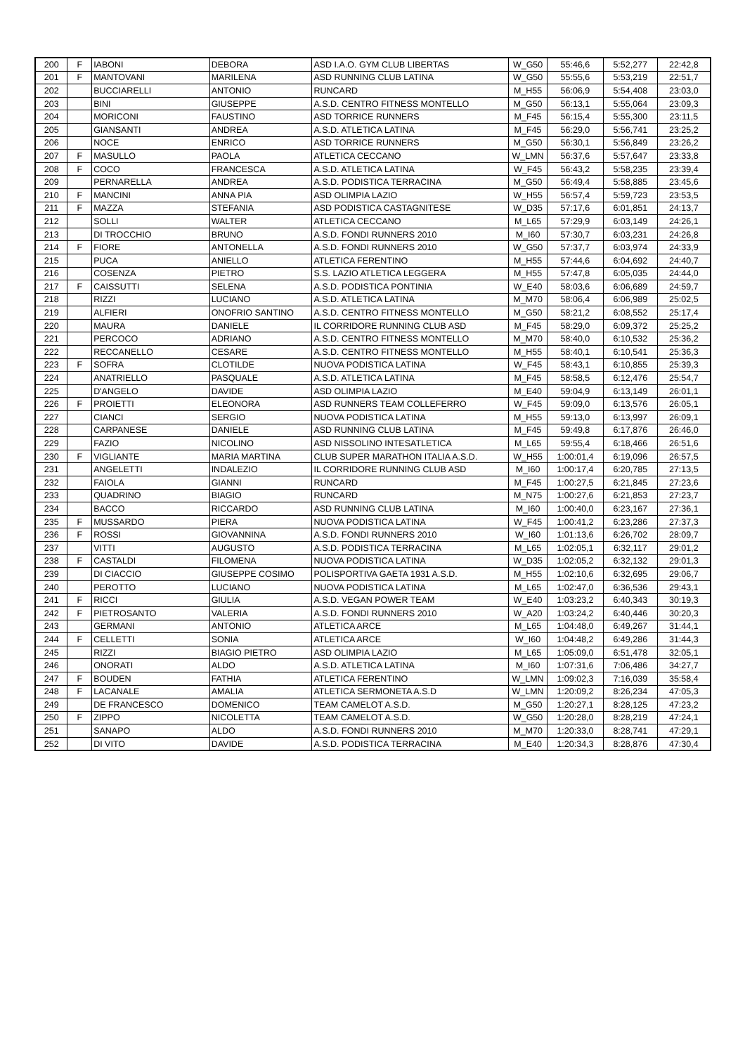| 200 | F | IABONI | DEBORA | ASD I.A.O. GYM CLUB LIBERTAS | W_G50 | 55:46,6 | 5:52,277 | 22:42,8 |
| 201 | F | MANTOVANI | MARILENA | ASD RUNNING CLUB LATINA | W_G50 | 55:55,6 | 5:53,219 | 22:51,7 |
| 202 | | BUCCIARELLI | ANTONIO | RUNCARD | M_H55 | 56:06,9 | 5:54,408 | 23:03,0 |
| 203 | | BINI | GIUSEPPE | A.S.D. CENTRO FITNESS MONTELLO | M_G50 | 56:13,1 | 5:55,064 | 23:09,3 |
| 204 | | MORICONI | FAUSTINO | ASD TORRICE RUNNERS | M_F45 | 56:15,4 | 5:55,300 | 23:11,5 |
| 205 | | GIANSANTI | ANDREA | A.S.D. ATLETICA LATINA | M_F45 | 56:29,0 | 5:56,741 | 23:25,2 |
| 206 | | NOCE | ENRICO | ASD TORRICE RUNNERS | M_G50 | 56:30,1 | 5:56,849 | 23:26,2 |
| 207 | F | MASULLO | PAOLA | ATLETICA CECCANO | W_LMN | 56:37,6 | 5:57,647 | 23:33,8 |
| 208 | F | COCO | FRANCESCA | A.S.D. ATLETICA LATINA | W_F45 | 56:43,2 | 5:58,235 | 23:39,4 |
| 209 | | PERNARELLA | ANDREA | A.S.D. PODISTICA TERRACINA | M_G50 | 56:49,4 | 5:58,885 | 23:45,6 |
| 210 | F | MANCINI | ANNA PIA | ASD OLIMPIA LAZIO | W_H55 | 56:57,4 | 5:59,723 | 23:53,5 |
| 211 | F | MAZZA | STEFANIA | ASD PODISTICA CASTAGNITESE | W_D35 | 57:17,6 | 6:01,851 | 24:13,7 |
| 212 | | SOLLI | WALTER | ATLETICA CECCANO | M_L65 | 57:29,9 | 6:03,149 | 24:26,1 |
| 213 | | DI TROCCHIO | BRUNO | A.S.D. FONDI RUNNERS 2010 | M_I60 | 57:30,7 | 6:03,231 | 24:26,8 |
| 214 | F | FIORE | ANTONELLA | A.S.D. FONDI RUNNERS 2010 | W_G50 | 57:37,7 | 6:03,974 | 24:33,9 |
| 215 | | PUCA | ANIELLO | ATLETICA FERENTINO | M_H55 | 57:44,6 | 6:04,692 | 24:40,7 |
| 216 | | COSENZA | PIETRO | S.S. LAZIO ATLETICA LEGGERA | M_H55 | 57:47,8 | 6:05,035 | 24:44,0 |
| 217 | F | CAISSUTTI | SELENA | A.S.D. PODISTICA PONTINIA | W_E40 | 58:03,6 | 6:06,689 | 24:59,7 |
| 218 | | RIZZI | LUCIANO | A.S.D. ATLETICA LATINA | M_M70 | 58:06,4 | 6:06,989 | 25:02,5 |
| 219 | | ALFIERI | ONOFRIO SANTINO | A.S.D. CENTRO FITNESS MONTELLO | M_G50 | 58:21,2 | 6:08,552 | 25:17,4 |
| 220 | | MAURA | DANIELE | IL CORRIDORE RUNNING CLUB ASD | M_F45 | 58:29,0 | 6:09,372 | 25:25,2 |
| 221 | | PERCOCO | ADRIANO | A.S.D. CENTRO FITNESS MONTELLO | M_M70 | 58:40,0 | 6:10,532 | 25:36,2 |
| 222 | | RECCANELLO | CESARE | A.S.D. CENTRO FITNESS MONTELLO | M_H55 | 58:40,1 | 6:10,541 | 25:36,3 |
| 223 | F | SOFRA | CLOTILDE | NUOVA PODISTICA LATINA | W_F45 | 58:43,1 | 6:10,855 | 25:39,3 |
| 224 | | ANATRIELLO | PASQUALE | A.S.D. ATLETICA LATINA | M_F45 | 58:58,5 | 6:12,476 | 25:54,7 |
| 225 | | D'ANGELO | DAVIDE | ASD OLIMPIA LAZIO | M_E40 | 59:04,9 | 6:13,149 | 26:01,1 |
| 226 | F | PROIETTI | ELEONORA | ASD RUNNERS TEAM COLLEFERRO | W_F45 | 59:09,0 | 6:13,576 | 26:05,1 |
| 227 | | CIANCI | SERGIO | NUOVA PODISTICA LATINA | M_H55 | 59:13,0 | 6:13,997 | 26:09,1 |
| 228 | | CARPANESE | DANIELE | ASD RUNNING CLUB LATINA | M_F45 | 59:49,8 | 6:17,876 | 26:46,0 |
| 229 | | FAZIO | NICOLINO | ASD NISSOLINO INTESATLETICA | M_L65 | 59:55,4 | 6:18,466 | 26:51,6 |
| 230 | F | VIGLIANTE | MARIA MARTINA | CLUB SUPER MARATHON ITALIA A.S.D. | W_H55 | 1:00:01,4 | 6:19,096 | 26:57,5 |
| 231 | | ANGELETTI | INDALEZIO | IL CORRIDORE RUNNING CLUB ASD | M_I60 | 1:00:17,4 | 6:20,785 | 27:13,5 |
| 232 | | FAIOLA | GIANNI | RUNCARD | M_F45 | 1:00:27,5 | 6:21,845 | 27:23,6 |
| 233 | | QUADRINO | BIAGIO | RUNCARD | M_N75 | 1:00:27,6 | 6:21,853 | 27:23,7 |
| 234 | | BACCO | RICCARDO | ASD RUNNING CLUB LATINA | M_I60 | 1:00:40,0 | 6:23,167 | 27:36,1 |
| 235 | F | MUSSARDO | PIERA | NUOVA PODISTICA LATINA | W_F45 | 1:00:41,2 | 6:23,286 | 27:37,3 |
| 236 | F | ROSSI | GIOVANNINA | A.S.D. FONDI RUNNERS 2010 | W_I60 | 1:01:13,6 | 6:26,702 | 28:09,7 |
| 237 | | VITTI | AUGUSTO | A.S.D. PODISTICA TERRACINA | M_L65 | 1:02:05,1 | 6:32,117 | 29:01,2 |
| 238 | F | CASTALDI | FILOMENA | NUOVA PODISTICA LATINA | W_D35 | 1:02:05,2 | 6:32,132 | 29:01,3 |
| 239 | | DI CIACCIO | GIUSEPPE COSIMO | POLISPORTIVA GAETA 1931 A.S.D. | M_H55 | 1:02:10,6 | 6:32,695 | 29:06,7 |
| 240 | | PEROTTO | LUCIANO | NUOVA PODISTICA LATINA | M_L65 | 1:02:47,0 | 6:36,536 | 29:43,1 |
| 241 | F | RICCI | GIULIA | A.S.D. VEGAN POWER TEAM | W_E40 | 1:03:23,2 | 6:40,343 | 30:19,3 |
| 242 | F | PIETROSANTO | VALERIA | A.S.D. FONDI RUNNERS 2010 | W_A20 | 1:03:24,2 | 6:40,446 | 30:20,3 |
| 243 | | GERMANI | ANTONIO | ATLETICA ARCE | M_L65 | 1:04:48,0 | 6:49,267 | 31:44,1 |
| 244 | F | CELLETTI | SONIA | ATLETICA ARCE | W_I60 | 1:04:48,2 | 6:49,286 | 31:44,3 |
| 245 | | RIZZI | BIAGIO PIETRO | ASD OLIMPIA LAZIO | M_L65 | 1:05:09,0 | 6:51,478 | 32:05,1 |
| 246 | | ONORATI | ALDO | A.S.D. ATLETICA LATINA | M_I60 | 1:07:31,6 | 7:06,486 | 34:27,7 |
| 247 | F | BOUDEN | FATHIA | ATLETICA FERENTINO | W_LMN | 1:09:02,3 | 7:16,039 | 35:58,4 |
| 248 | F | LACANALE | AMALIA | ATLETICA SERMONETA A.S.D | W_LMN | 1:20:09,2 | 8:26,234 | 47:05,3 |
| 249 | | DE FRANCESCO | DOMENICO | TEAM CAMELOT A.S.D. | M_G50 | 1:20:27,1 | 8:28,125 | 47:23,2 |
| 250 | F | ZIPPO | NICOLETTA | TEAM CAMELOT A.S.D. | W_G50 | 1:20:28,0 | 8:28,219 | 47:24,1 |
| 251 | | SANAPO | ALDO | A.S.D. FONDI RUNNERS 2010 | M_M70 | 1:20:33,0 | 8:28,741 | 47:29,1 |
| 252 | | DI VITO | DAVIDE | A.S.D. PODISTICA TERRACINA | M_E40 | 1:20:34,3 | 8:28,876 | 47:30,4 |